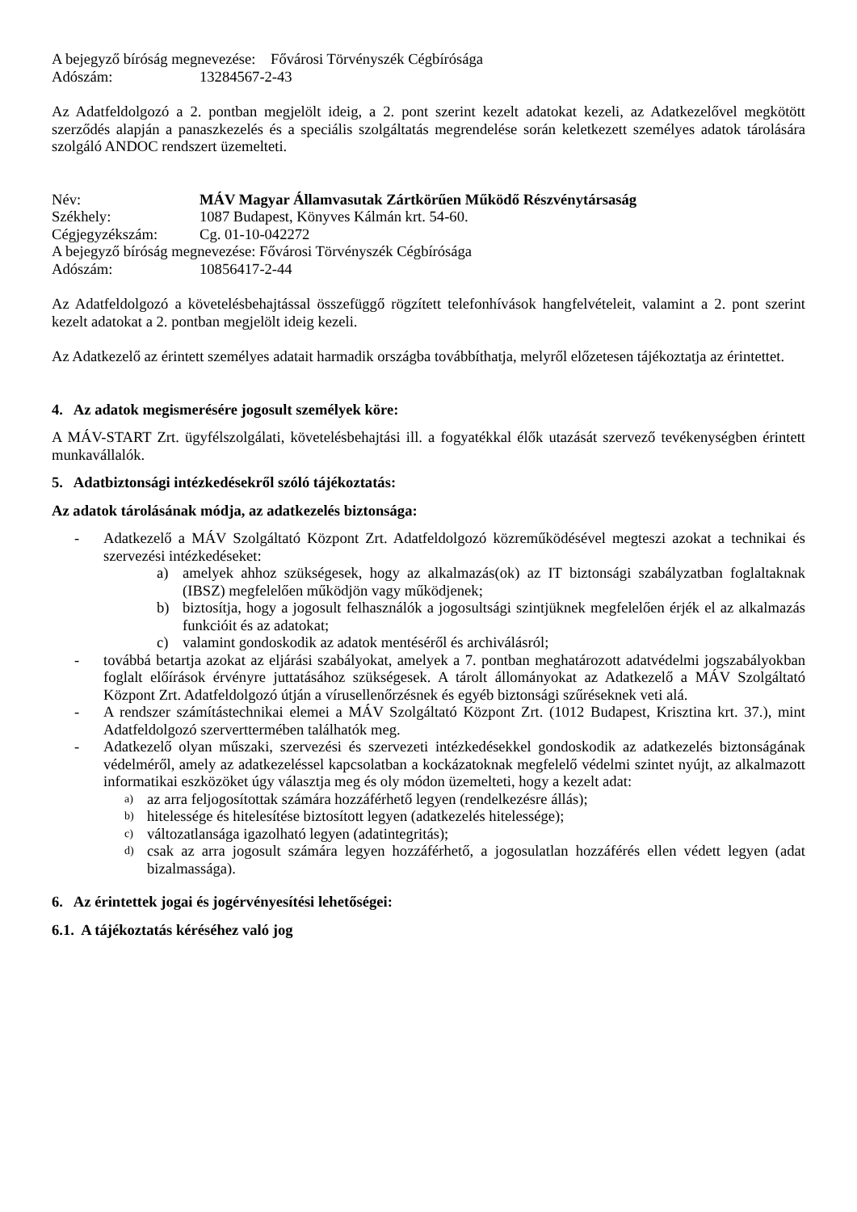A bejegyző bíróság megnevezése: Fővárosi Törvényszék Cégbírósága
Adószám: 13284567-2-43
Az Adatfeldolgozó a 2. pontban megjelölt ideig, a 2. pont szerint kezelt adatokat kezeli, az Adatkezelővel megkötött szerződés alapján a panaszkezelés és a speciális szolgáltatás megrendelése során keletkezett személyes adatok tárolására szolgáló ANDOC rendszert üzemelteti.
Név: MÁV Magyar Államvasutak Zártkörűen Működő Részvénytársaság
Székhely: 1087 Budapest, Könyves Kálmán krt. 54-60.
Cégjegyzékszám: Cg. 01-10-042272
A bejegyző bíróság megnevezése: Fővárosi Törvényszék Cégbírósága
Adószám: 10856417-2-44
Az Adatfeldolgozó a követelésbehajtással összefüggő rögzített telefonhívások hangfelvételeit, valamint a 2. pont szerint kezelt adatokat a 2. pontban megjelölt ideig kezeli.
Az Adatkezelő az érintett személyes adatait harmadik országba továbbíthatja, melyről előzetesen tájékoztatja az érintettet.
4. Az adatok megismerésére jogosult személyek köre:
A MÁV-START Zrt. ügyfélszolgálati, követelésbehajtási ill. a fogyatékkal élők utazását szervező tevékenységben érintett munkavállalók.
5. Adatbiztonsági intézkedésekről szóló tájékoztatás:
Az adatok tárolásának módja, az adatkezelés biztonsága:
- Adatkezelő a MÁV Szolgáltató Központ Zrt. Adatfeldolgozó közreműködésével megteszi azokat a technikai és szervezési intézkedéseket:
a) amelyek ahhoz szükségesek, hogy az alkalmazás(ok) az IT biztonsági szabályzatban foglaltaknak (IBSZ) megfelelően működjön vagy működjenek;
b) biztosítja, hogy a jogosult felhasználók a jogosultsági szintjüknek megfelelően érjék el az alkalmazás funkcióit és az adatokat;
c) valamint gondoskodik az adatok mentéséről és archiválásról;
- továbbá betartja azokat az eljárási szabályokat, amelyek a 7. pontban meghatározott adatvédelmi jogszabályokban foglalt előírások érvényre juttatásához szükségesek. A tárolt állományokat az Adatkezelő a MÁV Szolgáltató Központ Zrt. Adatfeldolgozó útján a vírusellenőrzésnek és egyéb biztonsági szűréseknek veti alá.
- A rendszer számítástechnikai elemei a MÁV Szolgáltató Központ Zrt. (1012 Budapest, Krisztina krt. 37.), mint Adatfeldolgozó szerverttermében találhatók meg.
- Adatkezelő olyan műszaki, szervezési és szervezeti intézkedésekkel gondoskodik az adatkezelés biztonságának védelméről, amely az adatkezeléssel kapcsolatban a kockázatoknak megfelelő védelmi szintet nyújt, az alkalmazott informatikai eszközöket úgy választja meg és oly módon üzemelteti, hogy a kezelt adat:
a)
az arra feljogosítottak számára hozzáférhető legyen (rendelkezésre állás);
b)
hitelessége és hitelesítése biztosított legyen (adatkezelés hitelessége);
c)
változatlansága igazolható legyen (adatintegritás);
d)
csak az arra jogosult számára legyen hozzáférhető, a jogosulatlan hozzáférés ellen védett legyen (adat bizalmassága).
6. Az érintettek jogai és jogérvényesítési lehetőségei:
6.1. A tájékoztatás kéréséhez való jog